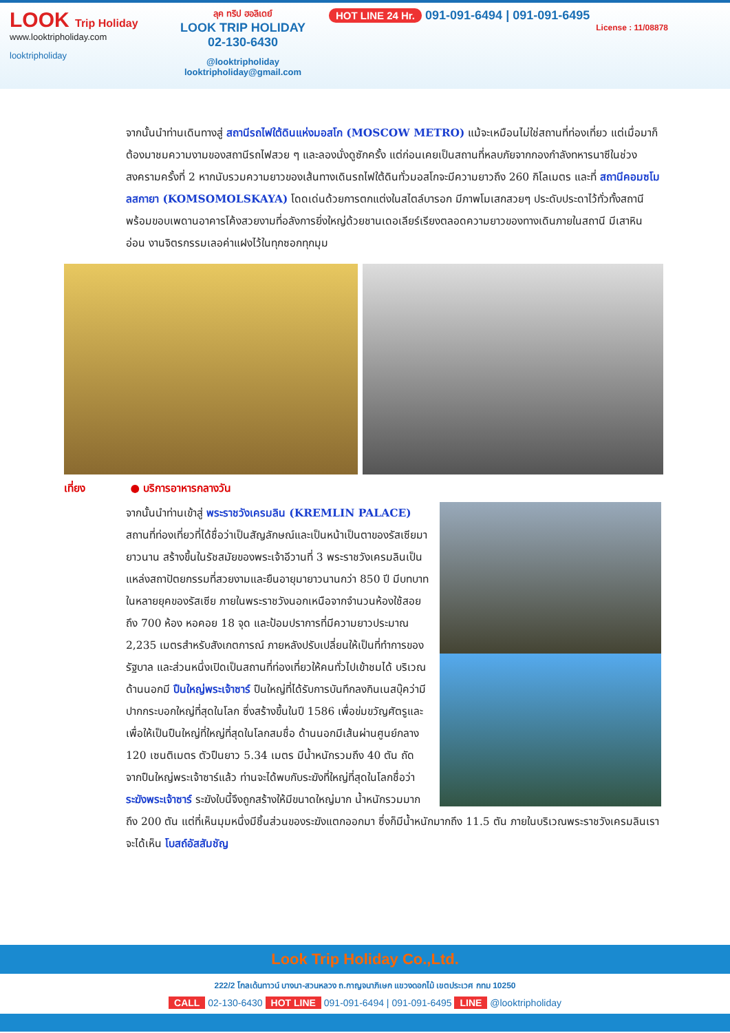LOOK Trip Holiday
www.looktripholiday.com
looktripholiday
ลุค ทริป ฮอลิเดย์
LOOK TRIP HOLIDAY
02-130-6430
@looktripholiday looktripholiday@gmail.com
HOT LINE 24 Hr. 091-091-6494 | 091-091-6495
License : 11/08878
จากนั้นนำท่านเดินทางสู่ สถานีรถไฟใต้ดินแห่งมอสโก (MOSCOW METRO) แม้จะเหมือนไม่ใช่สถานที่ท่องเที่ยว แต่เมื่อมาก็ต้องมาชมความงามของสถานีรถไฟสวย ๆ และลองนั่งดูซักครั้ง แต่ก่อนเคยเป็นสถานที่หลบภัยจากกองกำลังทหารนาซีในช่วงสงครามครั้งที่ 2 หากนับรวมความยาวของเส้นทางเดินรถไฟใต้ดินทั่วมอสโกจะมีความยาวถึง 260 กิโลเมตร และที่ สถานีคอมซโมลสกายา (KOMSOMOLSKAYA) โดดเด่นด้วยการตกแต่งในสไตล์บารอก มีภาพโมเสกสวยๆ ประดับประดาไว้ทั่วทั้งสถานี พร้อมขอบเพดานอาคารโค้งสวยงามที่อลังการยิ่งใหญ่ด้วยชานเดอเลียร์เรียงตลอดความยาวของทางเดินภายในสถานี มีเสาหินอ่อน งานจิตรกรรมเลอค่าแฝงไว้ในทุกซอกทุกมุม
เที่ยง ● บริการอาหารกลางวัน
จากนั้นนำท่านเข้าสู่ พระราชวังเครมลิน (KREMLIN PALACE) สถานที่ท่องเที่ยวที่ได้ชื่อว่าเป็นสัญลักษณ์และเป็นหน้าเป็นตาของรัสเซียมายาวนาน สร้างขึ้นในรัชสมัยของพระเจ้าอีวานที่ 3 พระราชวังเครมลินเป็นแหล่งสถาปัตยกรรมที่สวยงามและยืนอายุมายาวนานกว่า 850 ปี มีบทบาทในหลายยุคของรัสเซีย ภายในพระราชวังนอกเหนือจากจำนวนห้องใช้สอยถึง 700 ห้อง หอคอย 18 จุด และป้อมปราการที่มีความยาวประมาณ 2,235 เมตรสำหรับสังเกตการณ์ ภายหลังปรับเปลี่ยนให้เป็นที่ทำการของรัฐบาล และส่วนหนึ่งเปิดเป็นสถานที่ท่องเที่ยวให้คนทั่วไปเข้าชมได้ บริเวณด้านนอกมี ปืนใหญ่พระเจ้าซาร์ ปืนใหญ่ที่ได้รับการบันทึกลงกินเนสบุ๊คว่ามีปากกระบอกใหญ่ที่สุดในโลก ซึ่งสร้างขึ้นในปี 1586 เพื่อข่มขวัญศัตรูและเพื่อให้เป็นปืนใหญ่ที่ใหญ่ที่สุดในโลกสมชื่อ ด้านนอกมีเส้นผ่านศูนย์กลาง 120 เซนติเมตร ตัวปืนยาว 5.34 เมตร มีน้ำหนักรวมถึง 40 ตัน ถัดจากปืนใหญ่พระเจ้าซาร์แล้ว ท่านจะได้พบกับระฆังที่ใหญ่ที่สุดในโลกชื่อว่า ระฆังพระเจ้าซาร์ ระฆังใบนี้จึงถูกสร้างให้มีขนาดใหญ่มาก น้ำหนักรวมมากถึง 200 ตัน แต่ที่เห็นมุมหนึ่งมีชิ้นส่วนของระฆังแตกออกมา ซึ่งก็มีน้ำหนักมากถึง 11.5 ตัน ภายในบริเวณพระราชวังเครมลินเราจะได้เห็น โบสถ์อัสสัมชัญ
Look Trip Holiday Co.,Ltd.
222/2 โกลเด้นทาวน์ บางนา-สวนหลวง ถ.กาญจนาภิเษก แขวงดอกไม้ เขตประเวศ กทม 10250
CALL 02-130-6430 HOT LINE 091-091-6494 | 091-091-6495 LINE @looktripholiday